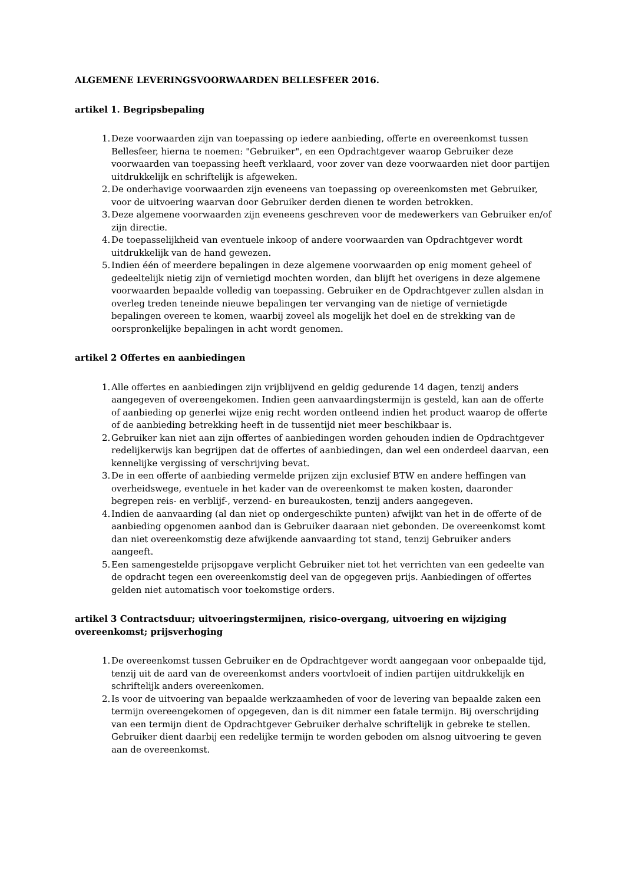ALGEMENE LEVERINGSVOORWAARDEN BELLESFEER 2016.
artikel 1. Begripsbepaling
1. Deze voorwaarden zijn van toepassing op iedere aanbieding, offerte en overeenkomst tussen Bellesfeer, hierna te noemen: "Gebruiker", en een Opdrachtgever waarop Gebruiker deze voorwaarden van toepassing heeft verklaard, voor zover van deze voorwaarden niet door partijen uitdrukkelijk en schriftelijk is afgeweken.
2. De onderhavige voorwaarden zijn eveneens van toepassing op overeenkomsten met Gebruiker, voor de uitvoering waarvan door Gebruiker derden dienen te worden betrokken.
3. Deze algemene voorwaarden zijn eveneens geschreven voor de medewerkers van Gebruiker en/of zijn directie.
4. De toepasselijkheid van eventuele inkoop of andere voorwaarden van Opdrachtgever wordt uitdrukkelijk van de hand gewezen.
5. Indien één of meerdere bepalingen in deze algemene voorwaarden op enig moment geheel of gedeeltelijk nietig zijn of vernietigd mochten worden, dan blijft het overigens in deze algemene voorwaarden bepaalde volledig van toepassing. Gebruiker en de Opdrachtgever zullen alsdan in overleg treden teneinde nieuwe bepalingen ter vervanging van de nietige of vernietigde bepalingen overeen te komen, waarbij zoveel als mogelijk het doel en de strekking van de oorspronkelijke bepalingen in acht wordt genomen.
artikel 2 Offertes en aanbiedingen
1. Alle offertes en aanbiedingen zijn vrijblijvend en geldig gedurende 14 dagen, tenzij anders aangegeven of overeengekomen. Indien geen aanvaardingstermijn is gesteld, kan aan de offerte of aanbieding op generlei wijze enig recht worden ontleend indien het product waarop de offerte of de aanbieding betrekking heeft in de tussentijd niet meer beschikbaar is.
2. Gebruiker kan niet aan zijn offertes of aanbiedingen worden gehouden indien de Opdrachtgever redelijkerwijs kan begrijpen dat de offertes of aanbiedingen, dan wel een onderdeel daarvan, een kennelijke vergissing of verschrijving bevat.
3. De in een offerte of aanbieding vermelde prijzen zijn exclusief BTW en andere heffingen van overheidswege, eventuele in het kader van de overeenkomst te maken kosten, daaronder begrepen reis- en verblijf-, verzend- en bureaukosten, tenzij anders aangegeven.
4. Indien de aanvaarding (al dan niet op ondergeschikte punten) afwijkt van het in de offerte of de aanbieding opgenomen aanbod dan is Gebruiker daaraan niet gebonden. De overeenkomst komt dan niet overeenkomstig deze afwijkende aanvaarding tot stand, tenzij Gebruiker anders aangeeft.
5. Een samengestelde prijsopgave verplicht Gebruiker niet tot het verrichten van een gedeelte van de opdracht tegen een overeenkomstig deel van de opgegeven prijs. Aanbiedingen of offertes gelden niet automatisch voor toekomstige orders.
artikel 3 Contractsduur; uitvoeringstermijnen, risico-overgang, uitvoering en wijziging overeenkomst; prijsverhoging
1. De overeenkomst tussen Gebruiker en de Opdrachtgever wordt aangegaan voor onbepaalde tijd, tenzij uit de aard van de overeenkomst anders voortvloeit of indien partijen uitdrukkelijk en schriftelijk anders overeenkomen.
2. Is voor de uitvoering van bepaalde werkzaamheden of voor de levering van bepaalde zaken een termijn overeengekomen of opgegeven, dan is dit nimmer een fatale termijn. Bij overschrijding van een termijn dient de Opdrachtgever Gebruiker derhalve schriftelijk in gebreke te stellen. Gebruiker dient daarbij een redelijke termijn te worden geboden om alsnog uitvoering te geven aan de overeenkomst.